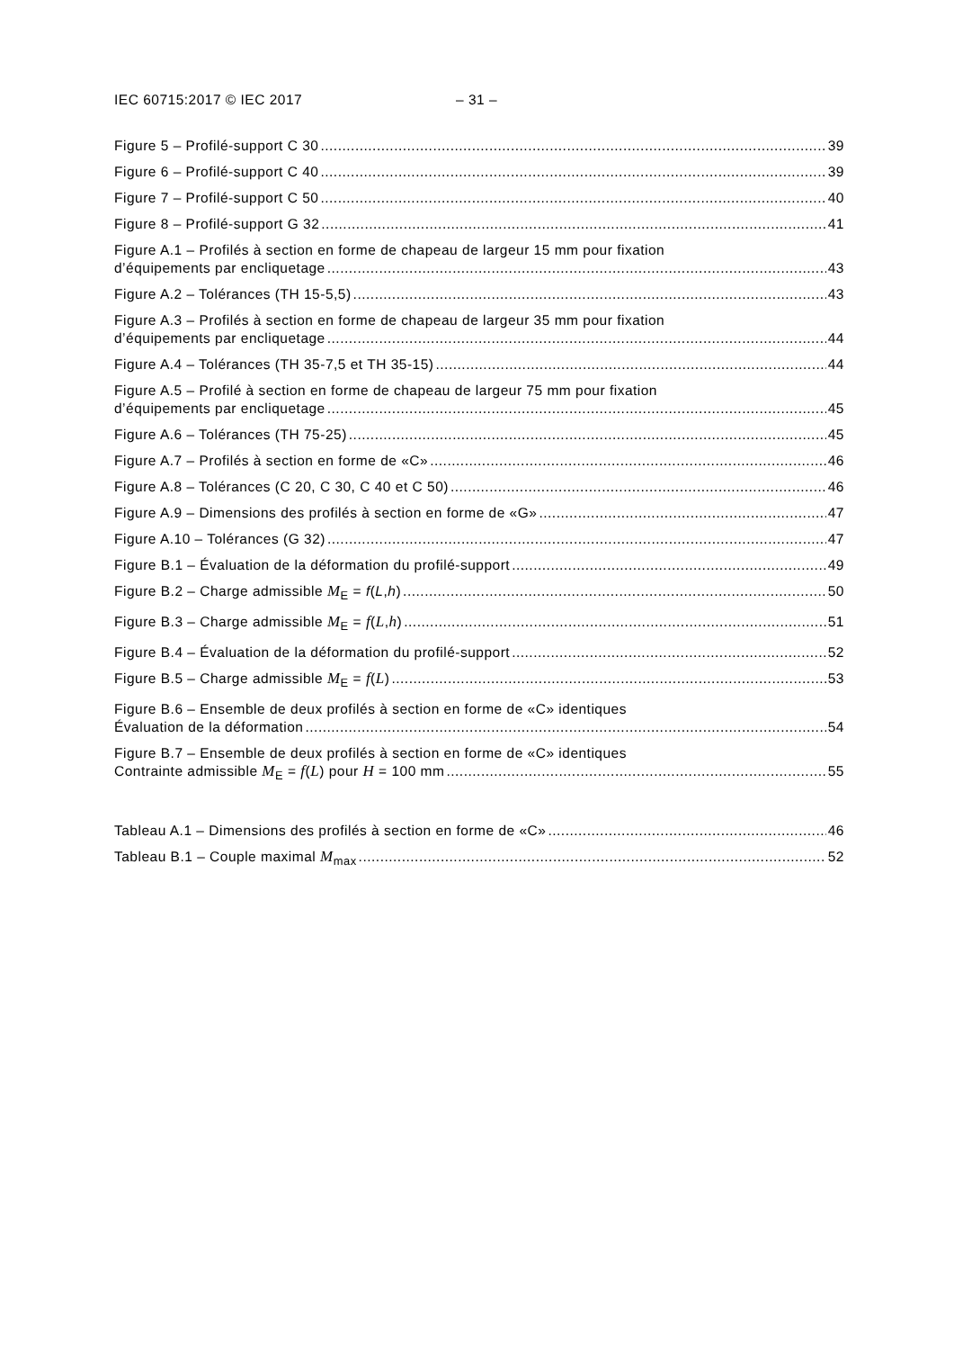IEC 60715:2017 © IEC 2017 – 31 –
Figure 5 – Profilé-support C 30 39
Figure 6 – Profilé-support C 40 39
Figure 7 – Profilé-support C 50 40
Figure 8 – Profilé-support G 32 41
Figure A.1 – Profilés à section en forme de chapeau de largeur 15 mm pour fixation
d’équipements par encliquetage 43
Figure A.2 – Tolérances (TH 15-5,5) 43
Figure A.3 – Profilés à section en forme de chapeau de largeur 35 mm pour fixation
d’équipements par encliquetage 44
Figure A.4 – Tolérances (TH 35-7,5 et TH 35-15) 44
Figure A.5 – Profilé à section en forme de chapeau de largeur 75 mm pour fixation
d’équipements par encliquetage 45
Figure A.6 – Tolérances (TH 75-25) 45
Figure A.7 – Profilés à section en forme de «C» 46
Figure A.8 – Tolérances (C 20, C 30, C 40 et C 50) 46
Figure A.9 – Dimensions des profilés à section en forme de «G» 47
Figure A.10 – Tolérances (G 32) 47
Figure B.1 – Évaluation de la déformation du profilé-support 49
Figure B.2 – Charge admissible M<sub>E</sub> = f(L,h) 50
Figure B.3 – Charge admissible M<sub>E</sub> = f(L,h) 51
Figure B.4 – Évaluation de la déformation du profilé-support 52
Figure B.5 – Charge admissible M<sub>E</sub> = f(L) 53
Figure B.6 – Ensemble de deux profilés à section en forme de «C» identiques
Évaluation de la déformation 54
Figure B.7 – Ensemble de deux profilés à section en forme de «C» identiques
Contrainte admissible M<sub>E</sub> = f(L) pour H = 100 mm 55
Tableau A.1 – Dimensions des profilés à section en forme de «C» 46
Tableau B.1 – Couple maximal M<sub>max</sub> 52